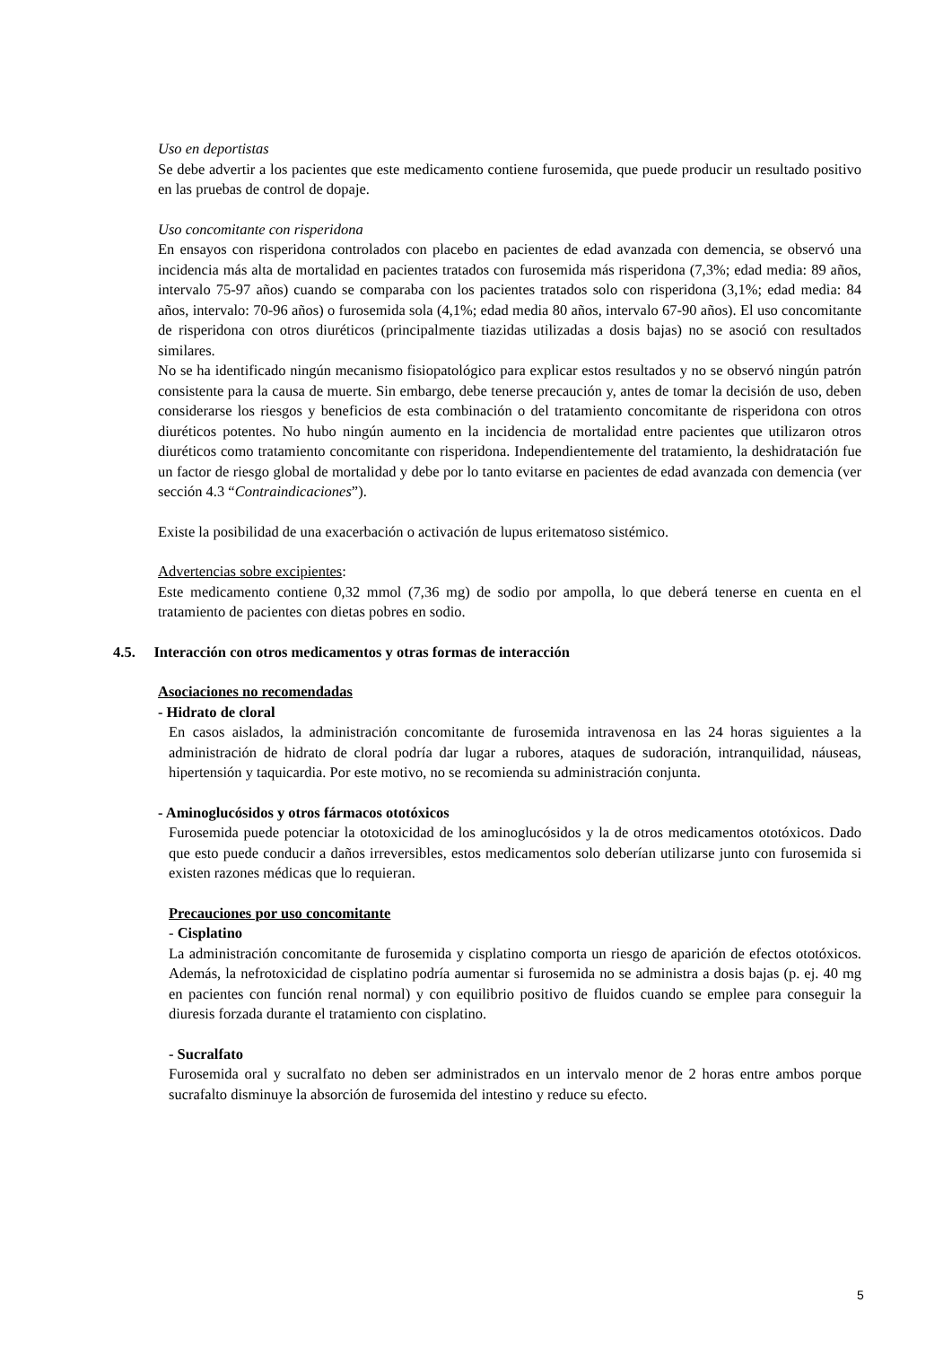Uso en deportistas
Se debe advertir a los pacientes que este medicamento contiene furosemida, que puede producir un resultado positivo en las pruebas de control de dopaje.
Uso concomitante con risperidona
En ensayos con risperidona controlados con placebo en pacientes de edad avanzada con demencia, se observó una incidencia más alta de mortalidad en pacientes tratados con furosemida más risperidona (7,3%; edad media: 89 años, intervalo 75-97 años) cuando se comparaba con los pacientes tratados solo con risperidona (3,1%; edad media: 84 años, intervalo: 70-96 años) o furosemida sola (4,1%; edad media 80 años, intervalo 67-90 años). El uso concomitante de risperidona con otros diuréticos (principalmente tiazidas utilizadas a dosis bajas) no se asoció con resultados similares.
No se ha identificado ningún mecanismo fisiopatológico para explicar estos resultados y no se observó ningún patrón consistente para la causa de muerte. Sin embargo, debe tenerse precaución y, antes de tomar la decisión de uso, deben considerarse los riesgos y beneficios de esta combinación o del tratamiento concomitante de risperidona con otros diuréticos potentes. No hubo ningún aumento en la incidencia de mortalidad entre pacientes que utilizaron otros diuréticos como tratamiento concomitante con risperidona. Independientemente del tratamiento, la deshidratación fue un factor de riesgo global de mortalidad y debe por lo tanto evitarse en pacientes de edad avanzada con demencia (ver sección 4.3 “Contraindicaciones”).
Existe la posibilidad de una exacerbación o activación de lupus eritematoso sistémico.
Advertencias sobre excipientes:
Este medicamento contiene 0,32 mmol (7,36 mg) de sodio por ampolla, lo que deberá tenerse en cuenta en el tratamiento de pacientes con dietas pobres en sodio.
4.5. Interacción con otros medicamentos y otras formas de interacción
Asociaciones no recomendadas
- Hidrato de cloral
En casos aislados, la administración concomitante de furosemida intravenosa en las 24 horas siguientes a la administración de hidrato de cloral podría dar lugar a rubores, ataques de sudoración, intranquilidad, náuseas, hipertensión y taquicardia. Por este motivo, no se recomienda su administración conjunta.
- Aminoglucósidos y otros fármacos ototóxicos
Furosemida puede potenciar la ototoxicidad de los aminoglucósidos y la de otros medicamentos ototóxicos. Dado que esto puede conducir a daños irreversibles, estos medicamentos solo deberían utilizarse junto con furosemida si existen razones médicas que lo requieran.
Precauciones por uso concomitante
- Cisplatino
La administración concomitante de furosemida y cisplatino comporta un riesgo de aparición de efectos ototóxicos. Además, la nefrotoxicidad de cisplatino podría aumentar si furosemida no se administra a dosis bajas (p. ej. 40 mg en pacientes con función renal normal) y con equilibrio positivo de fluidos cuando se emplee para conseguir la diuresis forzada durante el tratamiento con cisplatino.
- Sucralfato
Furosemida oral y sucralfato no deben ser administrados en un intervalo menor de 2 horas entre ambos porque sucrafalto disminuye la absorción de furosemida del intestino y reduce su efecto.
5